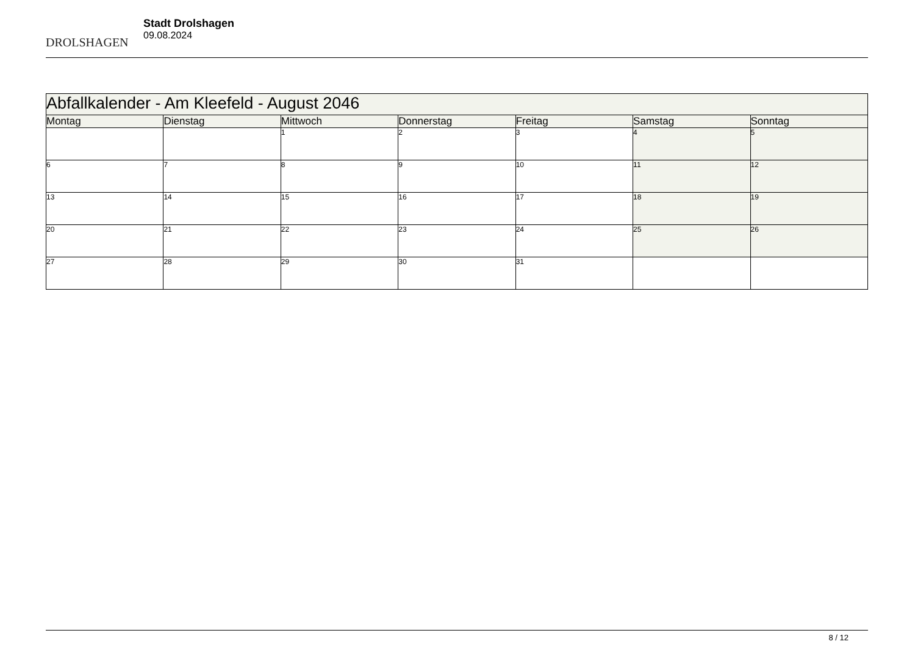DROLSHAGEN
Stadt Drolshagen
09.08.2024
| Abfallkalender - Am Kleefeld - August 2046 | | | | | | |
| --- | --- | --- | --- | --- | --- | --- |
| Montag | Dienstag | Mittwoch | Donnerstag | Freitag | Samstag | Sonntag |
| | | 1 | 2 | 3 | 4 | 5 |
| 6 | 7 | 8 | 9 | 10 | 11 | 12 |
| 13 | 14 | 15 | 16 | 17 | 18 | 19 |
| 20 | 21 | 22 | 23 | 24 | 25 | 26 |
| 27 | 28 | 29 | 30 | 31 | | |
8 / 12